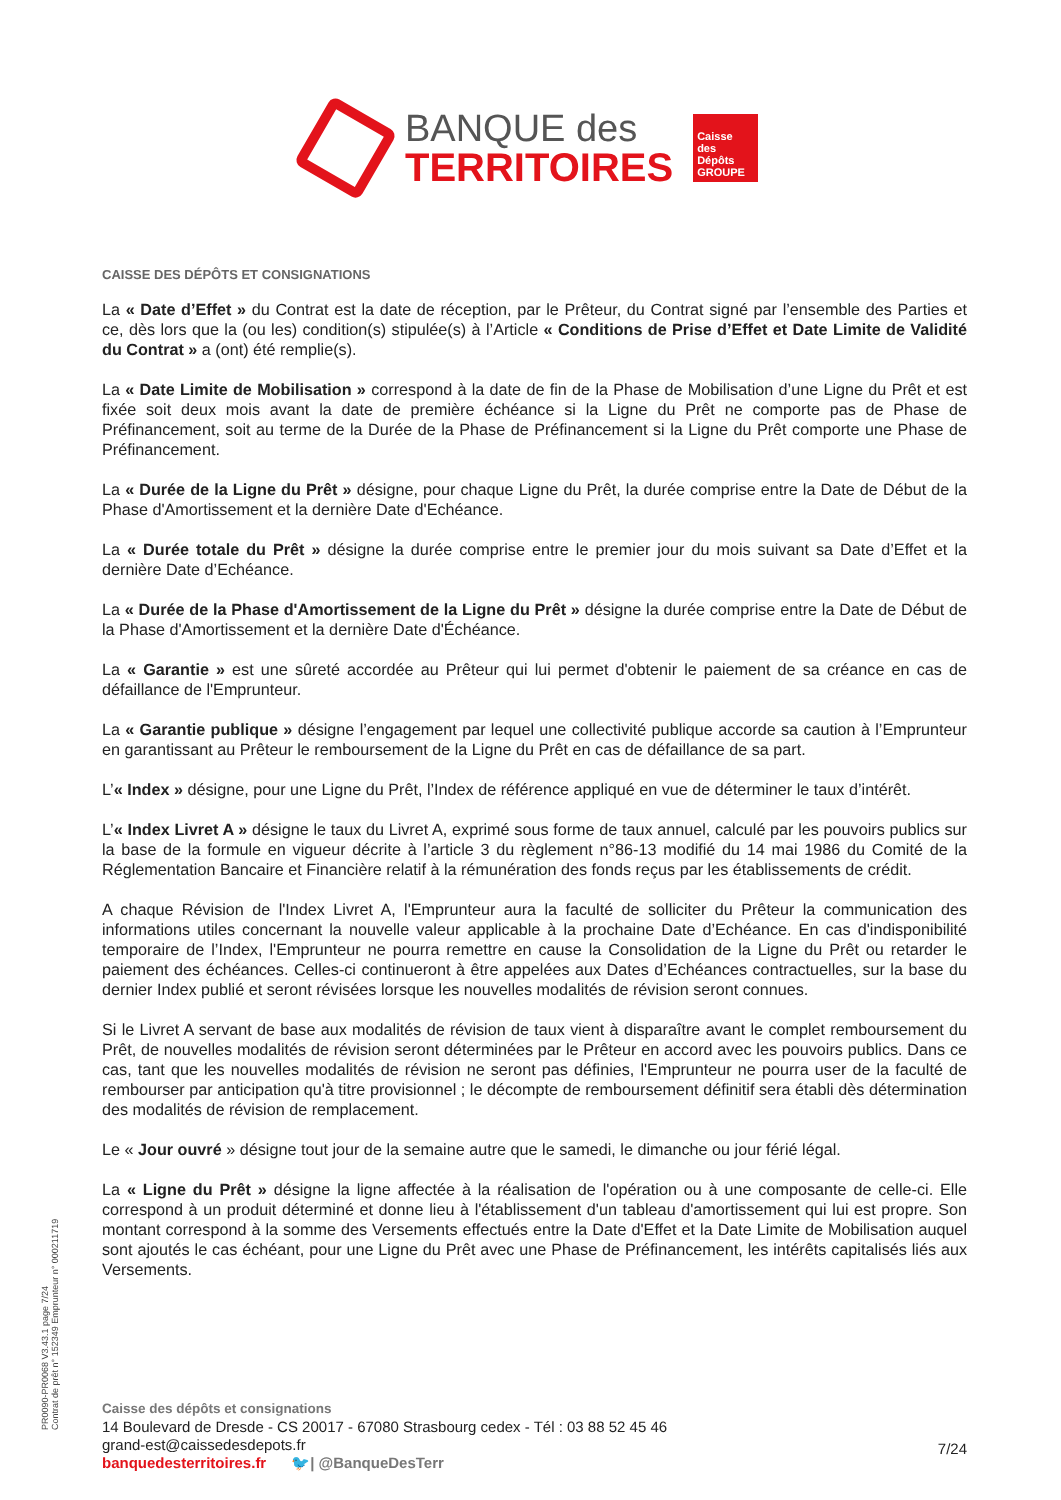BANQUE des
TERRITOIRES
Caisse des Dépôts GROUPE
CAISSE DES DÉPÔTS ET CONSIGNATIONS
La « Date d’Effet » du Contrat est la date de réception, par le Prêteur, du Contrat signé par l’ensemble des Parties et ce, dès lors que la (ou les) condition(s) stipulée(s) à l’Article « Conditions de Prise d’Effet et Date Limite de Validité du Contrat » a (ont) été remplie(s).
La « Date Limite de Mobilisation » correspond à la date de fin de la Phase de Mobilisation d’une Ligne du Prêt et est fixée soit deux mois avant la date de première échéance si la Ligne du Prêt ne comporte pas de Phase de Préfinancement, soit au terme de la Durée de la Phase de Préfinancement si la Ligne du Prêt comporte une Phase de Préfinancement.
La « Durée de la Ligne du Prêt » désigne, pour chaque Ligne du Prêt, la durée comprise entre la Date de Début de la Phase d'Amortissement et la dernière Date d'Echéance.
La « Durée totale du Prêt » désigne la durée comprise entre le premier jour du mois suivant sa Date d’Effet et la dernière Date d’Echéance.
La « Durée de la Phase d'Amortissement de la Ligne du Prêt » désigne la durée comprise entre la Date de Début de la Phase d'Amortissement et la dernière Date d'Échéance.
La « Garantie » est une sûreté accordée au Prêteur qui lui permet d'obtenir le paiement de sa créance en cas de défaillance de l'Emprunteur.
La « Garantie publique » désigne l’engagement par lequel une collectivité publique accorde sa caution à l’Emprunteur en garantissant au Prêteur le remboursement de la Ligne du Prêt en cas de défaillance de sa part.
L’« Index » désigne, pour une Ligne du Prêt, l’Index de référence appliqué en vue de déterminer le taux d’intérêt.
L’« Index Livret A » désigne le taux du Livret A, exprimé sous forme de taux annuel, calculé par les pouvoirs publics sur la base de la formule en vigueur décrite à l’article 3 du règlement n°86-13 modifié du 14 mai 1986 du Comité de la Réglementation Bancaire et Financière relatif à la rémunération des fonds reçus par les établissements de crédit.
A chaque Révision de l'Index Livret A, l'Emprunteur aura la faculté de solliciter du Prêteur la communication des informations utiles concernant la nouvelle valeur applicable à la prochaine Date d’Echéance. En cas d'indisponibilité temporaire de l’Index, l'Emprunteur ne pourra remettre en cause la Consolidation de la Ligne du Prêt ou retarder le paiement des échéances. Celles-ci continueront à être appelées aux Dates d’Echéances contractuelles, sur la base du dernier Index publié et seront révisées lorsque les nouvelles modalités de révision seront connues.
Si le Livret A servant de base aux modalités de révision de taux vient à disparaître avant le complet remboursement du Prêt, de nouvelles modalités de révision seront déterminées par le Prêteur en accord avec les pouvoirs publics. Dans ce cas, tant que les nouvelles modalités de révision ne seront pas définies, l'Emprunteur ne pourra user de la faculté de rembourser par anticipation qu'à titre provisionnel ; le décompte de remboursement définitif sera établi dès détermination des modalités de révision de remplacement.
Le « Jour ouvré » désigne tout jour de la semaine autre que le samedi, le dimanche ou jour férié légal.
La « Ligne du Prêt » désigne la ligne affectée à la réalisation de l'opération ou à une composante de celle-ci. Elle correspond à un produit déterminé et donne lieu à l'établissement d'un tableau d'amortissement qui lui est propre. Son montant correspond à la somme des Versements effectués entre la Date d'Effet et la Date Limite de Mobilisation auquel sont ajoutés le cas échéant, pour une Ligne du Prêt avec une Phase de Préfinancement, les intérêts capitalisés liés aux Versements.
PR0090-PR0068 V3.43.1 page 7/24
Contrat de prêt n° 152349 Emprunteur n° 000211719
Caisse des dépôts et consignations
14 Boulevard de Dresde - CS 20017 - 67080 Strasbourg cedex - Tél : 03 88 52 45 46
grand-est@caissedesdepots.fr
banquedesterritoires.fr 🐦| @BanqueDesTerr
7/24